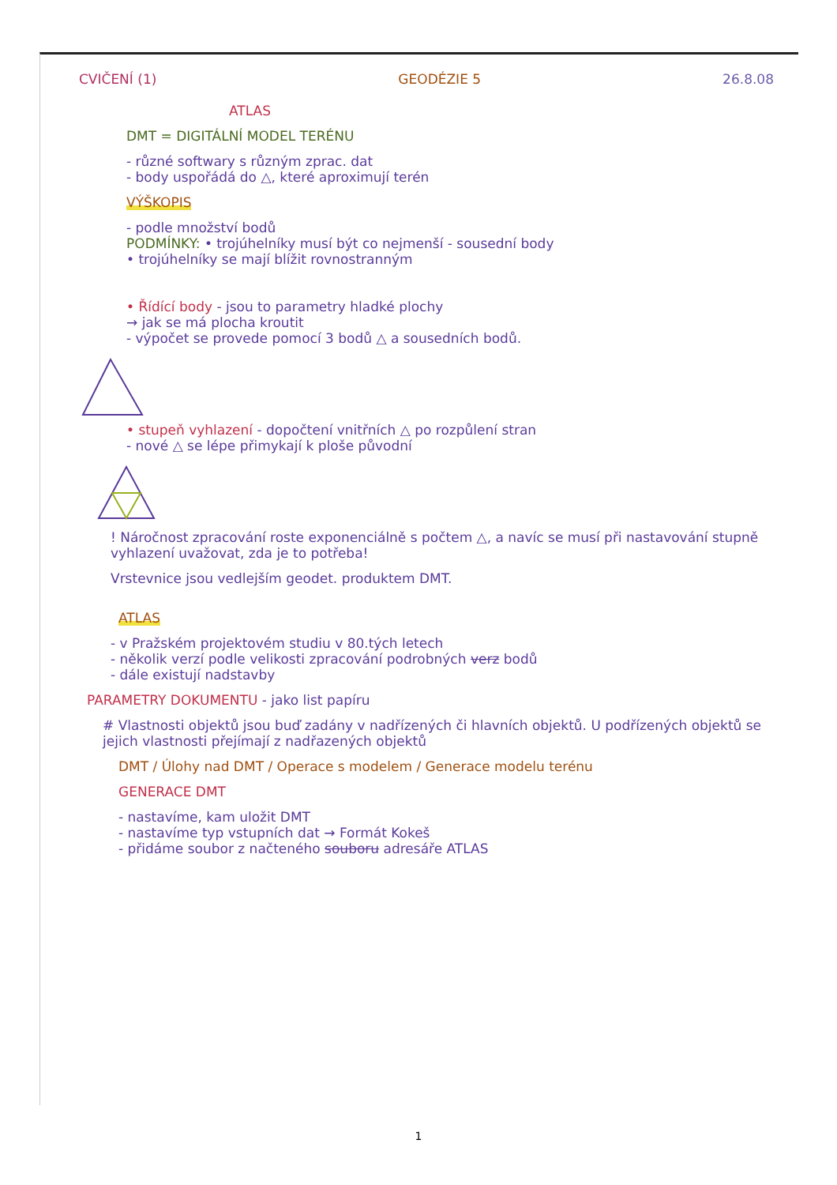CVIČENÍ (1) GEODÉZIE 5 26.8.08
ATLAS
DMT = DIGITÁLNÍ MODEL TERÉNU
- různé softwary s různým zprac. dat
- body uspořádá do △, které aproximují terén
VÝŠKOPIS
- podle množství bodů
PODMÍNKY: • trojúhelníky musí být co nejmenší - sousední body
• trojúhelníky se mají blížit rovnostranným
• Řídící body - jsou to parametry hladké plochy
→ jak se má plocha kroutit
- výpočet se provede pomocí 3 bodů △ a sousedních bodů.
• stupeň vyhlazení - dopočtení vnitřních △ po rozpůlení stran
- nové △ se lépe přimykají k ploše původní
! Náročnost zpracování roste exponenciálně s počtem △, a navíc se musí při nastavování stupně vyhlazení uvažovat, zda je to potřeba!
Vrstevnice jsou vedlejším geodet. produktem DMT.
ATLAS
- v Pražském projektovém studiu v 80.tých letech
- několik verzí podle velikosti zpracování podrobných verz bodů
- dále existují nadstavby
PARAMETRY DOKUMENTU - jako list papíru
# Vlastnosti objektů jsou buď zadány v nadřízených či hlavních objektů. U podřízených objektů se jejich vlastnosti přejímají z nadřazených objektů
DMT / Úlohy nad DMT / Operace s modelem / Generace modelu terénu
GENERACE DMT
- nastavíme, kam uložit DMT
- nastavíme typ vstupních dat → Formát Kokeš
- přidáme soubor z načteného souboru adresáře ATLAS
1